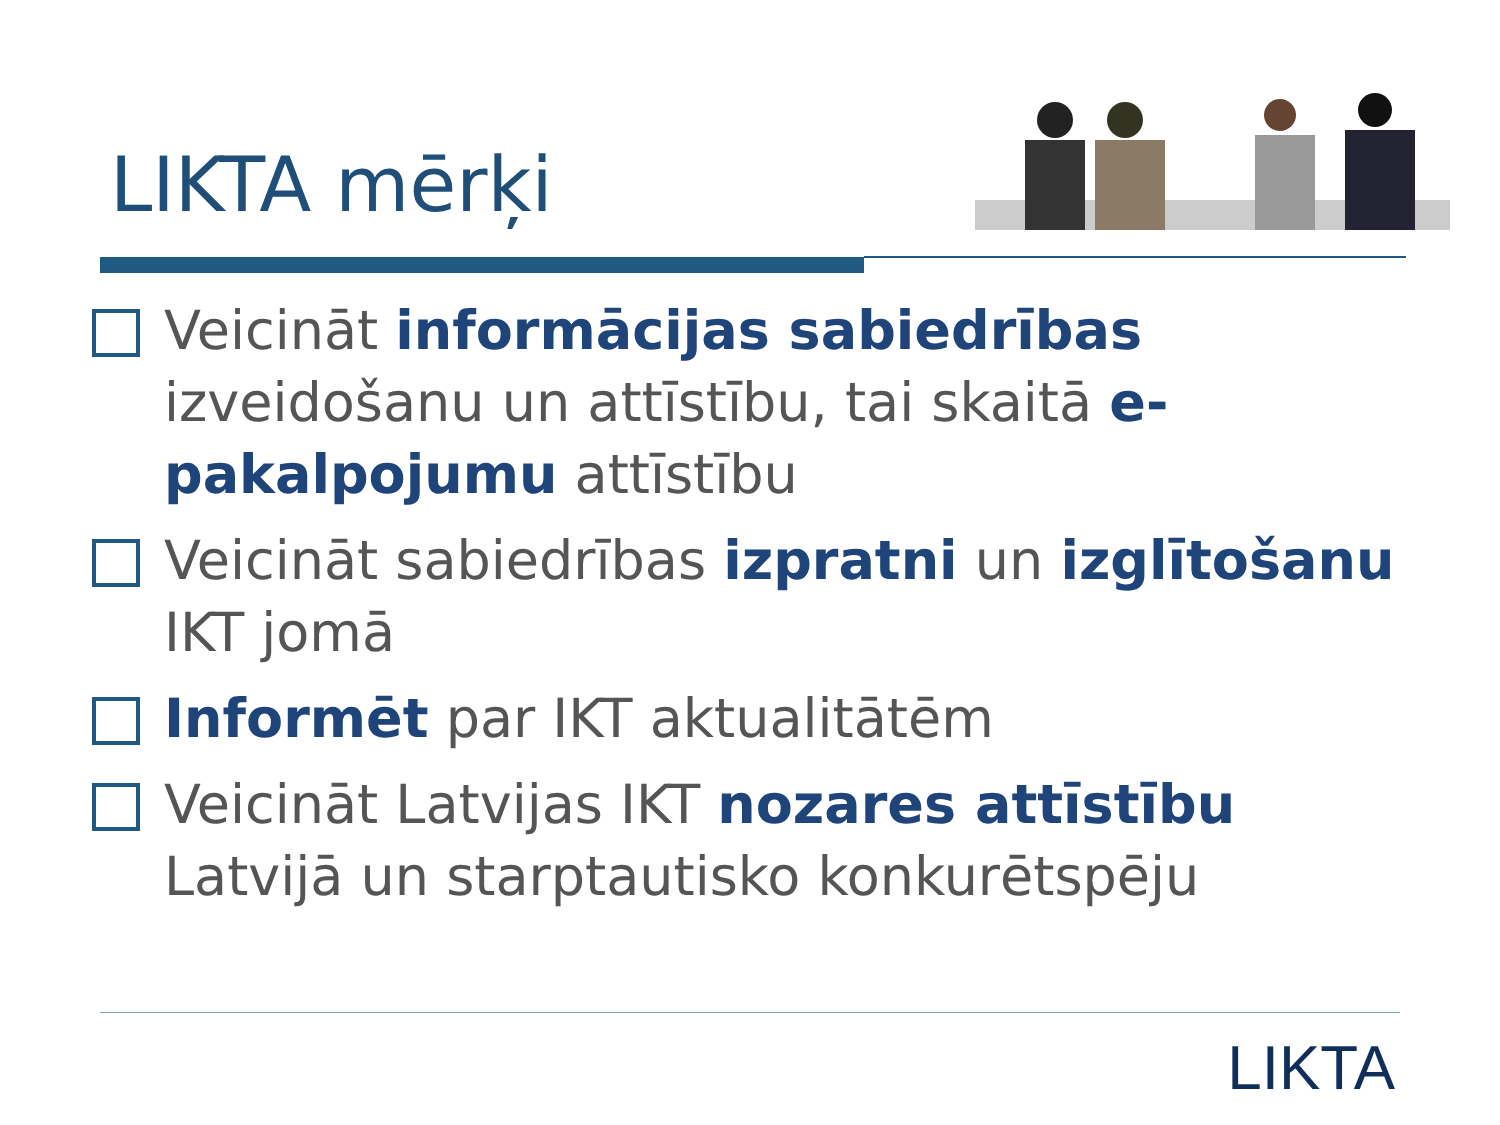LIKTA mērķi
Veicināt informācijas sabiedrības izveidošanu un attīstību, tai skaitā e-pakalpojumu attīstību
Veicināt sabiedrības izpratni un izglītošanu IKT jomā
Informēt par IKT aktualitātēm
Veicināt Latvijas IKT nozares attīstību Latvijā un starptautisko konkurētspēju
LIKTA